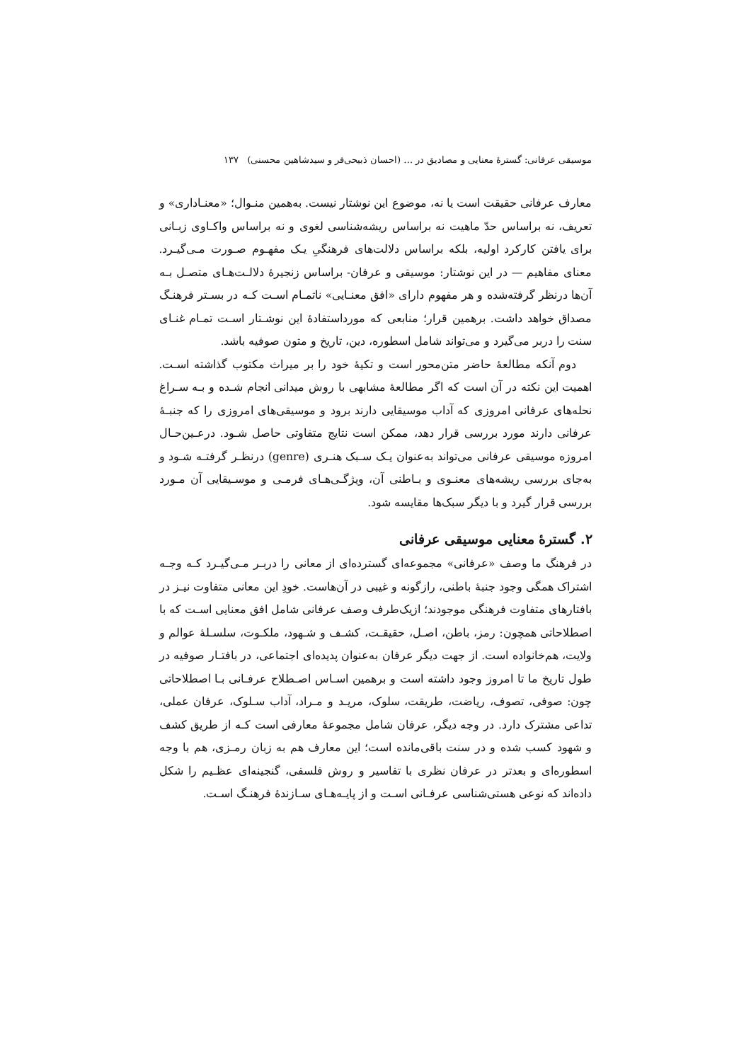موسیقی عرفانی: گسترهٔ معنایی و مصادیق در … (احسان ذبیحی‌فر و سیدشاهین محسنی) ۱۳۷
معارف عرفانی حقیقت است یا نه، موضوع این نوشتار نیست. به‌همین منـوال؛ «معنـاداری» و تعریف، نه براساس حدّ ماهیت نه براساس ریشه‌شناسی لغوی و نه براساس واکـاوی زبـانی برای یافتن کارکرد اولیه، بلکه براساس دلالت‌های فرهنگیِ یـک مفهـوم صـورت مـی‌گیـرد. معنای مفاهیم — در این نوشتار: موسیقی و عرفان- براساس زنجیرهٔ دلالـت‌هـای متصـل بـه آن‌ها درنظر گرفته‌شده و هر مفهوم دارای «افق معنـایی» ناتمـام اسـت کـه در بسـتر فرهنـگ مصداق خواهد داشت. برهمین قرار؛ منابعی که مورداستفادهٔ این نوشـتار اسـت تمـام غنـای سنت را دربر می‌گیرد و می‌تواند شامل اسطوره، دین، تاریخ و متون صوفیه باشد.
دوم آنکه مطالعهٔ حاضر متن‌محور است و تکیهٔ خود را بر میراث مکتوب گذاشته اسـت. اهمیت این نکته در آن است که اگر مطالعهٔ مشابهی با روش میدانی انجام شـده و بـه سـراغ نحله‌های عرفانی امروزی که آداب موسیقایی دارند برود و موسیقی‌های امروزی را که جنبـهٔ عرفانی دارند مورد بررسی قرار دهد، ممکن است نتایج متفاوتی حاصل شـود. درعـین‌حـال امروزه موسیقی عرفانی می‌تواند به‌عنوان یـک سـبک هنـری (genre) درنظـر گرفتـه شـود و به‌جای بررسی ریشه‌های معنـوی و بـاطنی آن، ویژگـی‌هـای فرمـی و موسـیقایی آن مـورد بررسی قرار گیرد و با دیگر سبک‌ها مقایسه شود.
۲. گسترهٔ معنایی موسیقی عرفانی
در فرهنگ ما وصف «عرفانی» مجموعه‌ای گسترده‌ای از معانی را دربـر مـی‌گیـرد کـه وجـه اشتراک همگی وجود جنبهٔ باطنی، رازگونه و غیبی در آن‌هاست. خودِ این معانی متفاوت نیـز در بافتارهای متفاوت فرهنگی موجودند؛ ازیک‌طرف وصف عرفانی شامل افق معنایی اسـت که با اصطلاحاتی همچون: رمز، باطن، اصـل، حقیقـت، کشـف و شـهود، ملکـوت، سلسـلهٔ عوالم و ولایت، هم‌خانواده است. از جهت دیگر عرفان به‌عنوان پدیده‌ای اجتماعی، در بافتـار صوفیه در طول تاریخ ما تا امروز وجود داشته است و برهمین اسـاس اصـطلاح عرفـانی بـا اصطلاحاتی چون: صوفی، تصوف، ریاضت، طریقت، سلوک، مریـد و مـراد، آداب سـلوک، عرفان عملی، تداعی مشترک دارد. در وجه دیگر، عرفان شامل مجموعهٔ معارفی است کـه از طریق کشف و شهود کسب شده و در سنت باقی‌مانده است؛ این معارف هم به زبان رمـزی، هم با وجه اسطوره‌ای و بعدتر در عرفان نظری با تفاسیر و روش فلسفی، گنجینه‌ای عظـیم را شکل داده‌اند که نوعی هستی‌شناسی عرفـانی اسـت و از پایـه‌هـای سـازندهٔ فرهنـگ اسـت.